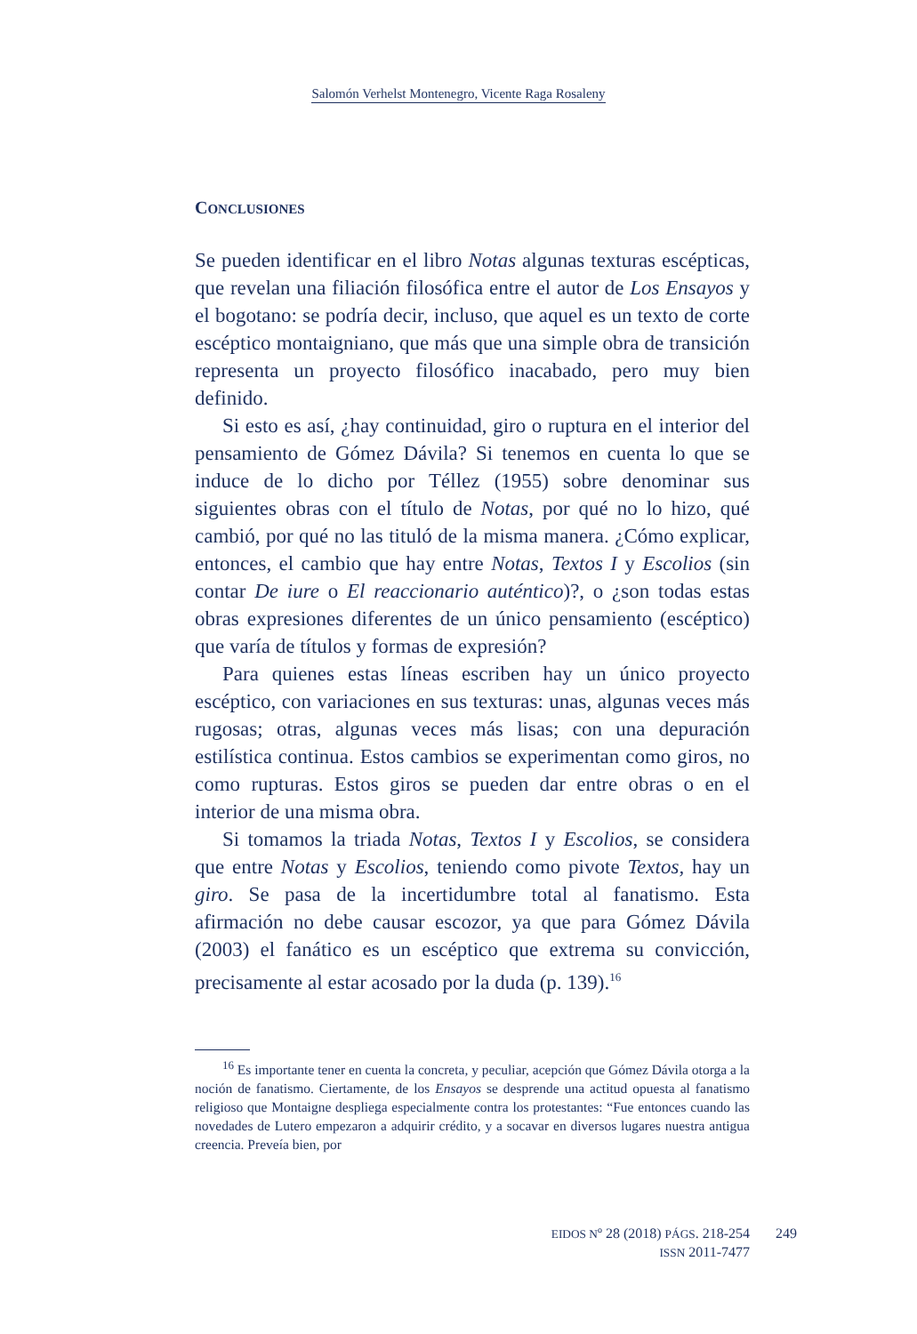Salomón Verhelst Montenegro, Vicente Raga Rosaleny
CONCLUSIONES
Se pueden identificar en el libro Notas algunas texturas escépticas, que revelan una filiación filosófica entre el autor de Los Ensayos y el bogotano: se podría decir, incluso, que aquel es un texto de corte escéptico montaigniano, que más que una simple obra de transición representa un proyecto filosófico inacabado, pero muy bien definido.
Si esto es así, ¿hay continuidad, giro o ruptura en el interior del pensamiento de Gómez Dávila? Si tenemos en cuenta lo que se induce de lo dicho por Téllez (1955) sobre denominar sus siguientes obras con el título de Notas, por qué no lo hizo, qué cambió, por qué no las tituló de la misma manera. ¿Cómo explicar, entonces, el cambio que hay entre Notas, Textos I y Escolios (sin contar De iure o El reaccionario auténtico)?, o ¿son todas estas obras expresiones diferentes de un único pensamiento (escéptico) que varía de títulos y formas de expresión?
Para quienes estas líneas escriben hay un único proyecto escéptico, con variaciones en sus texturas: unas, algunas veces más rugosas; otras, algunas veces más lisas; con una depuración estilística continua. Estos cambios se experimentan como giros, no como rupturas. Estos giros se pueden dar entre obras o en el interior de una misma obra.
Si tomamos la triada Notas, Textos I y Escolios, se considera que entre Notas y Escolios, teniendo como pivote Textos, hay un giro. Se pasa de la incertidumbre total al fanatismo. Esta afirmación no debe causar escozor, ya que para Gómez Dávila (2003) el fanático es un escéptico que extrema su convicción, precisamente al estar acosado por la duda (p. 139).<sup>16</sup>
<sup>16</sup> Es importante tener en cuenta la concreta, y peculiar, acepción que Gómez Dávila otorga a la noción de fanatismo. Ciertamente, de los Ensayos se desprende una actitud opuesta al fanatismo religioso que Montaigne despliega especialmente contra los protestantes: “Fue entonces cuando las novedades de Lutero empezaron a adquirir crédito, y a socavar en diversos lugares nuestra antigua creencia. Preveía bien, por
EIDOS Nº 28 (2018) PÁGS. 218-254
ISSN 2011-7477
249